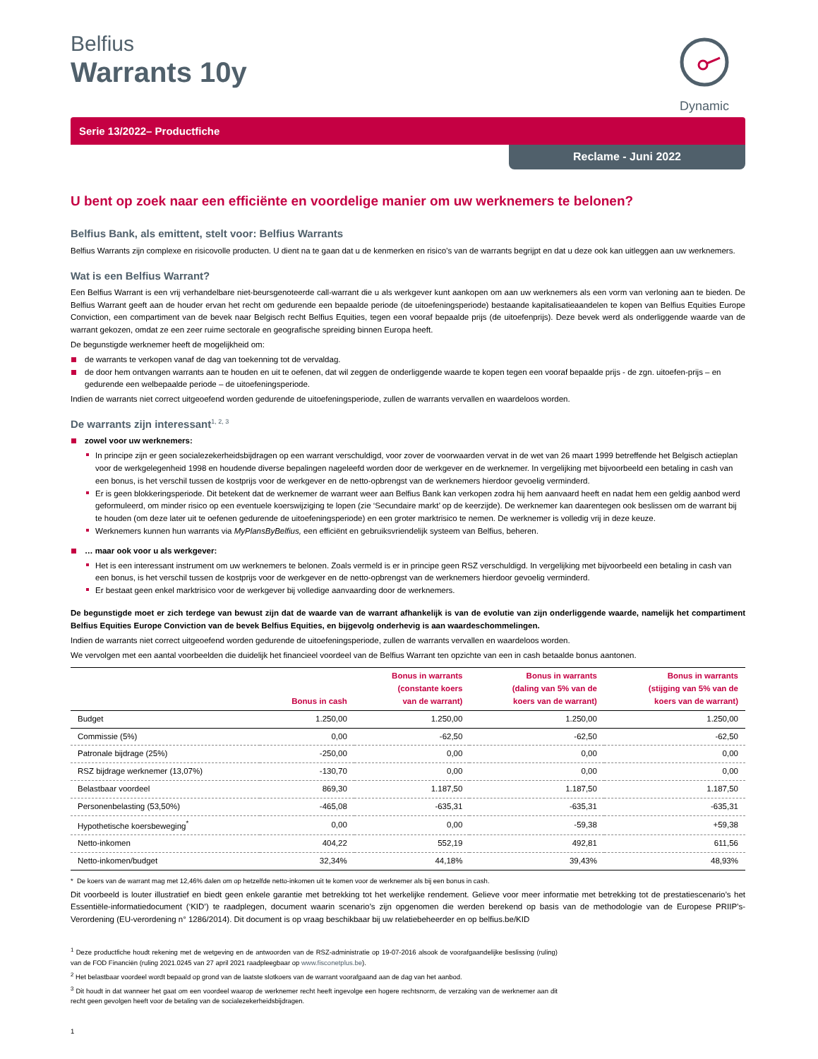Dynamic
Belfius
Warrants 10y
Serie 13/2022– Productfiche
Reclame - Juni 2022
U bent op zoek naar een efficiënte en voordelige manier om uw werknemers te belonen?
Belfius Bank, als emittent, stelt voor: Belfius Warrants
Belfius Warrants zijn complexe en risicovolle producten. U dient na te gaan dat u de kenmerken en risico’s van de warrants begrijpt en dat u deze ook kan uitleggen aan uw werknemers.
Wat is een Belfius Warrant?
Een Belfius Warrant is een vrij verhandelbare niet-beursgenoteerde call-warrant die u als werkgever kunt aankopen om aan uw werknemers als een vorm van verloning aan te bieden. De Belfius Warrant geeft aan de houder ervan het recht om gedurende een bepaalde periode (de uitoefeningsperiode) bestaande kapitalisatieaandelen te kopen van Belfius Equities Europe Conviction, een compartiment van de bevek naar Belgisch recht Belfius Equities, tegen een vooraf bepaalde prijs (de uitoefenprijs). Deze bevek werd als onderliggende waarde van de warrant gekozen, omdat ze een zeer ruime sectorale en geografische spreiding binnen Europa heeft.
De begunstigde werknemer heeft de mogelijkheid om:
de warrants te verkopen vanaf de dag van toekenning tot de vervaldag.
de door hem ontvangen warrants aan te houden en uit te oefenen, dat wil zeggen de onderliggende waarde te kopen tegen een vooraf bepaalde prijs - de zgn. uitoefen-prijs – en gedurende een welbepaalde periode – de uitoefeningsperiode.
Indien de warrants niet correct uitgeoefend worden gedurende de uitoefeningsperiode, zullen de warrants vervallen en waardeloos worden.
De warrants zijn interessant<sup>1, 2, 3</sup>
zowel voor uw werknemers:
In principe zijn er geen socialezekerheidsbijdragen op een warrant verschuldigd, voor zover de voorwaarden vervat in de wet van 26 maart 1999 betreffende het Belgisch actieplan voor de werkgelegenheid 1998 en houdende diverse bepalingen nageleefd worden door de werkgever en de werknemer. In vergelijking met bijvoorbeeld een betaling in cash van een bonus, is het verschil tussen de kostprijs voor de werkgever en de netto-opbrengst van de werknemers hierdoor gevoelig verminderd.
Er is geen blokkeringsperiode. Dit betekent dat de werknemer de warrant weer aan Belfius Bank kan verkopen zodra hij hem aanvaard heeft en nadat hem een geldig aanbod werd geformuleerd, om minder risico op een eventuele koerswijziging te lopen (zie ‘Secundaire markt’ op de keerzijde). De werknemer kan daarentegen ook beslissen om de warrant bij te houden (om deze later uit te oefenen gedurende de uitoefeningsperiode) en een groter marktrisico te nemen. De werknemer is volledig vrij in deze keuze.
Werknemers kunnen hun warrants via MyPlansByBelfius, een efficiënt en gebruiksvriendelijk systeem van Belfius, beheren.
… maar ook voor u als werkgever:
Het is een interessant instrument om uw werknemers te belonen. Zoals vermeld is er in principe geen RSZ verschuldigd. In vergelijking met bijvoorbeeld een betaling in cash van een bonus, is het verschil tussen de kostprijs voor de werkgever en de netto-opbrengst van de werknemers hierdoor gevoelig verminderd.
Er bestaat geen enkel marktrisico voor de werkgever bij volledige aanvaarding door de werknemers.
De begunstigde moet er zich terdege van bewust zijn dat de waarde van de warrant afhankelijk is van de evolutie van zijn onderliggende waarde, namelijk het compartiment Belfius Equities Europe Conviction van de bevek Belfius Equities, en bijgevolg onderhevig is aan waardeschommelingen.
Indien de warrants niet correct uitgeoefend worden gedurende de uitoefeningsperiode, zullen de warrants vervallen en waardeloos worden.
We vervolgen met een aantal voorbeelden die duidelijk het financieel voordeel van de Belfius Warrant ten opzichte van een in cash betaalde bonus aantonen.
| | Bonus in cash | Bonus in warrants (constante koers van de warrant) | Bonus in warrants (daling van 5% van de koers van de warrant) | Bonus in warrants (stijging van 5% van de koers van de warrant) |
| --- | --- | --- | --- | --- |
| Budget | 1.250,00 | 1.250,00 | 1.250,00 | 1.250,00 |
| Commissie (5%) | 0,00 | -62,50 | -62,50 | -62,50 |
| Patronale bijdrage (25%) | -250,00 | 0,00 | 0,00 | 0,00 |
| RSZ bijdrage werknemer (13,07%) | -130,70 | 0,00 | 0,00 | 0,00 |
| Belastbaar voordeel | 869,30 | 1.187,50 | 1.187,50 | 1.187,50 |
| Personenbelasting (53,50%) | -465,08 | -635,31 | -635,31 | -635,31 |
| Hypothetische koersbeweging<sup>*</sup> | 0,00 | 0,00 | -59,38 | +59,38 |
| Netto-inkomen | 404,22 | 552,19 | 492,81 | 611,56 |
| Netto-inkomen/budget | 32,34% | 44,18% | 39,43% | 48,93% |
* De koers van de warrant mag met 12,46% dalen om op hetzelfde netto-inkomen uit te komen voor de werknemer als bij een bonus in cash.
Dit voorbeeld is louter illustratief en biedt geen enkele garantie met betrekking tot het werkelijke rendement. Gelieve voor meer informatie met betrekking tot de prestatiescenario’s het Essentiële-informatiedocument (‘KID’) te raadplegen, document waarin scenario’s zijn opgenomen die werden berekend op basis van de methodologie van de Europese PRIIP’s-Verordening (EU-verordening n° 1286/2014). Dit document is op vraag beschikbaar bij uw relatiebeheerder en op belfius.be/KID
<sup>1</sup> Deze productfiche houdt rekening met de wetgeving en de antwoorden van de RSZ-administratie op 19-07-2016 alsook de voorafgaandelijke beslissing (ruling) van de FOD Financiën (ruling 2021.0245 van 27 april 2021 raadpleegbaar op www.fisconetplus.be).
<sup>2</sup> Het belastbaar voordeel wordt bepaald op grond van de laatste slotkoers van de warrant voorafgaand aan de dag van het aanbod.
<sup>3</sup> Dit houdt in dat wanneer het gaat om een voordeel waarop de werknemer recht heeft ingevolge een hogere rechtsnorm, de verzaking van de werknemer aan dit recht geen gevolgen heeft voor de betaling van de socialezekerheidsbijdragen.
1